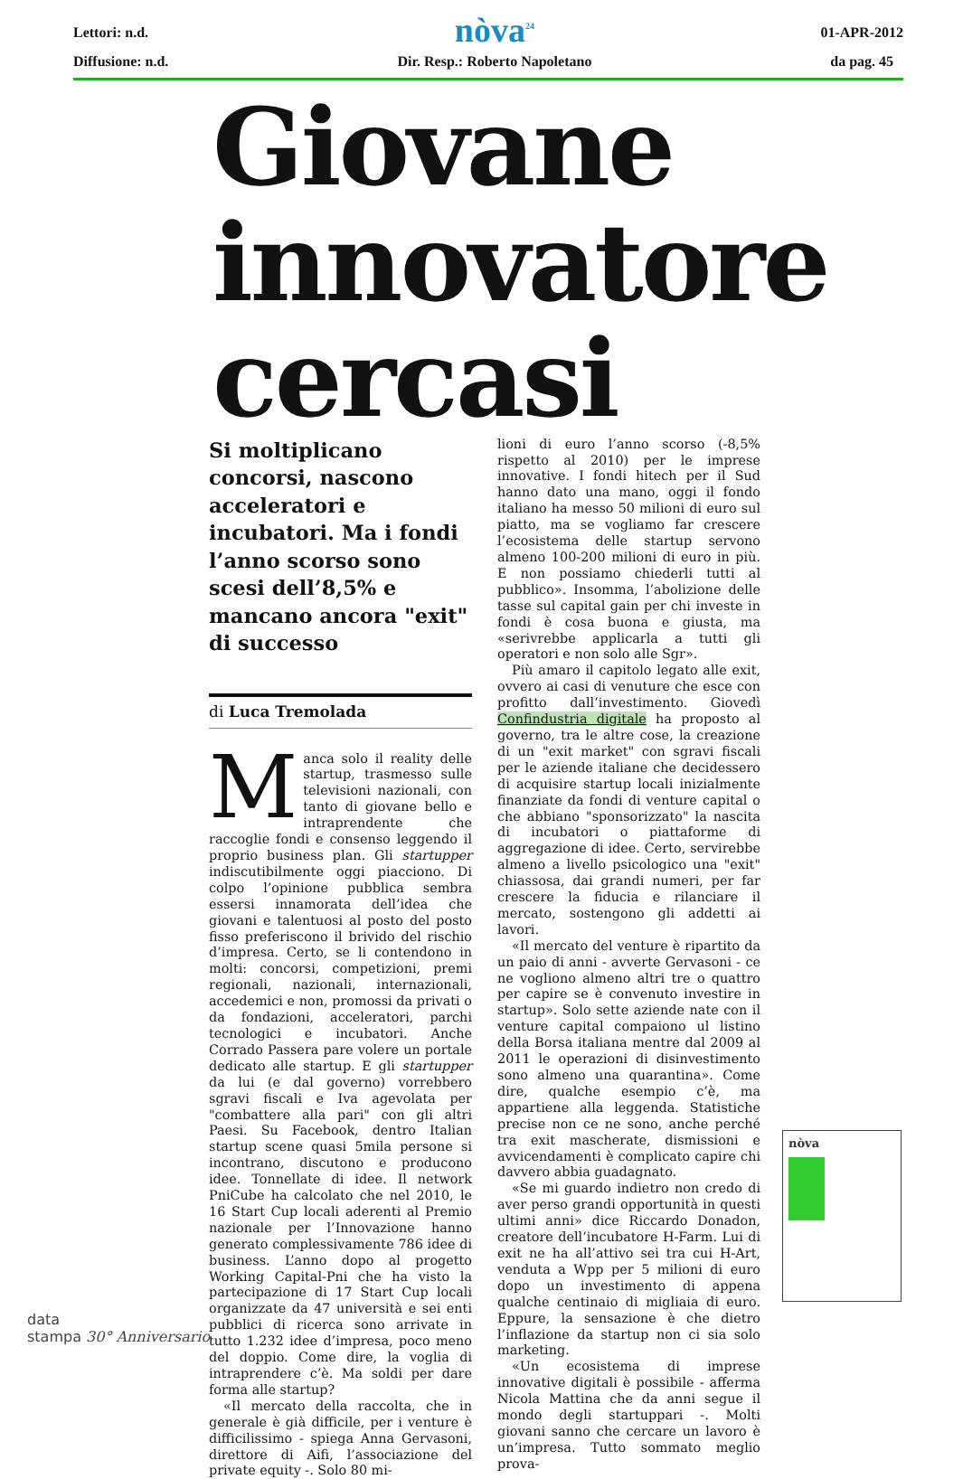Lettori: n.d.
Diffusione: n.d.
nòva<sup>24</sup>
Dir. Resp.: Roberto Napoletano
01-APR-2012
da pag. 45
Giovane
innovatore
cercasi
Si moltiplicano concorsi, nascono acceleratori e incubatori. Ma i fondi l’anno scorso sono scesi dell’8,5% e mancano ancora "exit" di successo
di Luca Tremolada
Manca solo il reality delle startup, trasmesso sulle televisioni nazionali, con tanto di giovane bello e intraprendente che raccoglie fondi e consenso leggendo il proprio business plan. Gli startupper indiscutibilmente oggi piacciono. Di colpo l’opinione pubblica sembra essersi innamorata dell’idea che giovani e talentuosi al posto del posto fisso preferiscono il brivido del rischio d’impresa. Certo, se li contendono in molti: concorsi, competizioni, premi regionali, nazionali, internazionali, accedemici e non, promossi da privati o da fondazioni, acceleratori, parchi tecnologici e incubatori. Anche Corrado Passera pare volere un portale dedicato alle startup. E gli startupper da lui (e dal governo) vorrebbero sgravi fiscali e Iva agevolata per "combattere alla pari" con gli altri Paesi. Su Facebook, dentro Italian startup scene quasi 5mila persone si incontrano, discutono e producono idee. Tonnellate di idee. Il network PniCube ha calcolato che nel 2010, le 16 Start Cup locali aderenti al Premio nazionale per l’Innovazione hanno generato complessivamente 786 idee di business. L’anno dopo al progetto Working Capital-Pni che ha visto la partecipazione di 17 Start Cup locali organizzate da 47 università e sei enti pubblici di ricerca sono arrivate in tutto 1.232 idee d’impresa, poco meno del doppio. Come dire, la voglia di intraprendere c’è. Ma soldi per dare forma alle startup?
«Il mercato della raccolta, che in generale è già difficile, per i venture è difficilissimo - spiega Anna Gervasoni, direttore di Aifi, l’associazione del private equity -. Solo 80 mi-
lioni di euro l’anno scorso (-8,5% rispetto al 2010) per le imprese innovative. I fondi hitech per il Sud hanno dato una mano, oggi il fondo italiano ha messo 50 milioni di euro sul piatto, ma se vogliamo far crescere l’ecosistema delle startup servono almeno 100-200 milioni di euro in più. E non possiamo chiederli tutti al pubblico». Insomma, l’abolizione delle tasse sul capital gain per chi investe in fondi è cosa buona e giusta, ma «serivrebbe applicarla a tutti gli operatori e non solo alle Sgr».
Più amaro il capitolo legato alle exit, ovvero ai casi di venuture che esce con profitto dall’investimento. Giovedì Confindustria digitale ha proposto al governo, tra le altre cose, la creazione di un "exit market" con sgravi fiscali per le aziende italiane che decidessero di acquisire startup locali inizialmente finanziate da fondi di venture capital o che abbiano "sponsorizzato" la nascita di incubatori o piattaforme di aggregazione di idee. Certo, servirebbe almeno a livello psicologico una "exit" chiassosa, dai grandi numeri, per far crescere la fiducia e rilanciare il mercato, sostengono gli addetti ai lavori.
«Il mercato del venture è ripartito da un paio di anni - avverte Gervasoni - ce ne vogliono almeno altri tre o quattro per capire se è convenuto investire in startup». Solo sette aziende nate con il venture capital compaiono ul listino della Borsa italiana mentre dal 2009 al 2011 le operazioni di disinvestimento sono almeno una quarantina». Come dire, qualche esempio c’è, ma appartiene alla leggenda. Statistiche precise non ce ne sono, anche perché tra exit mascherate, dismissioni e avvicendamenti è complicato capire chi davvero abbia guadagnato.
«Se mi guardo indietro non credo di aver perso grandi opportunità in questi ultimi anni» dice Riccardo Donadon, creatore dell’incubatore H-Farm. Lui di exit ne ha all’attivo sei tra cui H-Art, venduta a Wpp per 5 milioni di euro dopo un investimento di appena qualche centinaio di migliaia di euro. Eppure, la sensazione è che dietro l’inflazione da startup non ci sia solo marketing.
«Un ecosistema di imprese innovative digitali è possibile - afferma Nicola Mattina che da anni segue il mondo degli startuppari -. Molti giovani sanno che cercare un lavoro è un’impresa. Tutto sommato meglio prova-
nòva
data
stampa 30° Anniversario